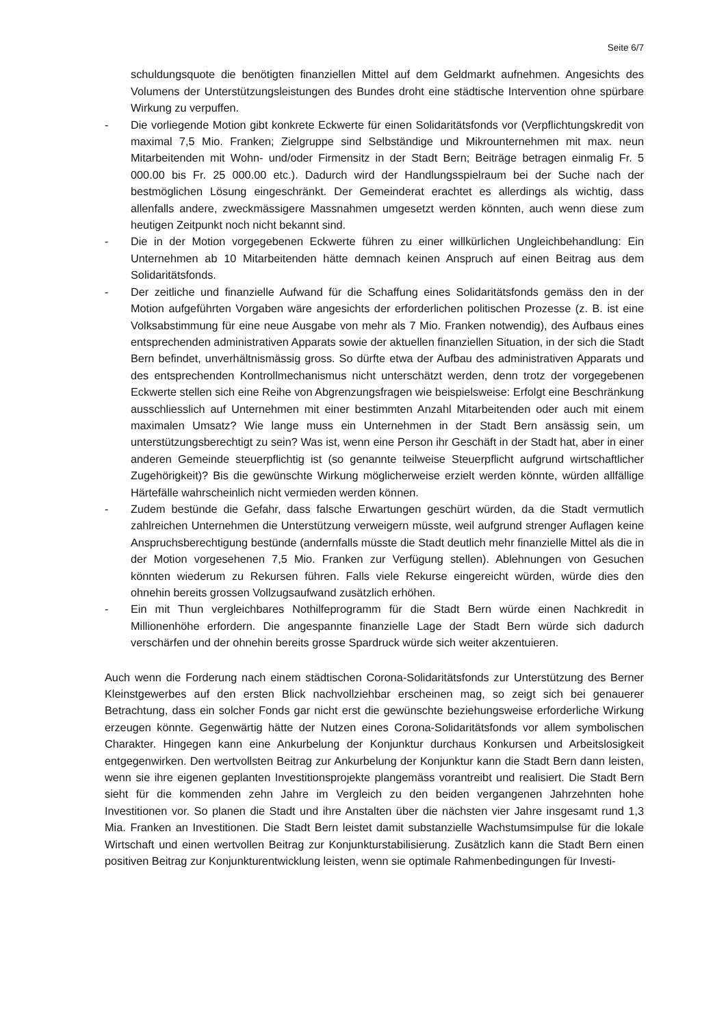Seite 6/7
schuldungsquote die benötigten finanziellen Mittel auf dem Geldmarkt aufnehmen. Angesichts des Volumens der Unterstützungsleistungen des Bundes droht eine städtische Intervention ohne spürbare Wirkung zu verpuffen.
- Die vorliegende Motion gibt konkrete Eckwerte für einen Solidaritätsfonds vor (Verpflichtungskredit von maximal 7,5 Mio. Franken; Zielgruppe sind Selbständige und Mikrounternehmen mit max. neun Mitarbeitenden mit Wohn- und/oder Firmensitz in der Stadt Bern; Beiträge betragen einmalig Fr. 5 000.00 bis Fr. 25 000.00 etc.). Dadurch wird der Handlungsspielraum bei der Suche nach der bestmöglichen Lösung eingeschränkt. Der Gemeinderat erachtet es allerdings als wichtig, dass allenfalls andere, zweckmässigere Massnahmen umgesetzt werden könnten, auch wenn diese zum heutigen Zeitpunkt noch nicht bekannt sind.
- Die in der Motion vorgegebenen Eckwerte führen zu einer willkürlichen Ungleichbehandlung: Ein Unternehmen ab 10 Mitarbeitenden hätte demnach keinen Anspruch auf einen Beitrag aus dem Solidaritätsfonds.
- Der zeitliche und finanzielle Aufwand für die Schaffung eines Solidaritätsfonds gemäss den in der Motion aufgeführten Vorgaben wäre angesichts der erforderlichen politischen Prozesse (z. B. ist eine Volksabstimmung für eine neue Ausgabe von mehr als 7 Mio. Franken notwendig), des Aufbaus eines entsprechenden administrativen Apparats sowie der aktuellen finanziellen Situation, in der sich die Stadt Bern befindet, unverhältnismässig gross. So dürfte etwa der Aufbau des administrativen Apparats und des entsprechenden Kontrollmechanismus nicht unterschätzt werden, denn trotz der vorgegebenen Eckwerte stellen sich eine Reihe von Abgrenzungsfragen wie beispielsweise: Erfolgt eine Beschränkung ausschliesslich auf Unternehmen mit einer bestimmten Anzahl Mitarbeitenden oder auch mit einem maximalen Umsatz? Wie lange muss ein Unternehmen in der Stadt Bern ansässig sein, um unterstützungsberechtigt zu sein? Was ist, wenn eine Person ihr Geschäft in der Stadt hat, aber in einer anderen Gemeinde steuerpflichtig ist (so genannte teilweise Steuerpflicht aufgrund wirtschaftlicher Zugehörigkeit)? Bis die gewünschte Wirkung möglicherweise erzielt werden könnte, würden allfällige Härtefälle wahrscheinlich nicht vermieden werden können.
- Zudem bestünde die Gefahr, dass falsche Erwartungen geschürt würden, da die Stadt vermutlich zahlreichen Unternehmen die Unterstützung verweigern müsste, weil aufgrund strenger Auflagen keine Anspruchsberechtigung bestünde (andernfalls müsste die Stadt deutlich mehr finanzielle Mittel als die in der Motion vorgesehenen 7,5 Mio. Franken zur Verfügung stellen). Ablehnungen von Gesuchen könnten wiederum zu Rekursen führen. Falls viele Rekurse eingereicht würden, würde dies den ohnehin bereits grossen Vollzugsaufwand zusätzlich erhöhen.
- Ein mit Thun vergleichbares Nothilfeprogramm für die Stadt Bern würde einen Nachkredit in Millionenhöhe erfordern. Die angespannte finanzielle Lage der Stadt Bern würde sich dadurch verschärfen und der ohnehin bereits grosse Spardruck würde sich weiter akzentuieren.
Auch wenn die Forderung nach einem städtischen Corona-Solidaritätsfonds zur Unterstützung des Berner Kleinstgewerbes auf den ersten Blick nachvollziehbar erscheinen mag, so zeigt sich bei genauerer Betrachtung, dass ein solcher Fonds gar nicht erst die gewünschte beziehungsweise erforderliche Wirkung erzeugen könnte. Gegenwärtig hätte der Nutzen eines Corona-Solidaritätsfonds vor allem symbolischen Charakter. Hingegen kann eine Ankurbelung der Konjunktur durchaus Konkursen und Arbeitslosigkeit entgegenwirken. Den wertvollsten Beitrag zur Ankurbelung der Konjunktur kann die Stadt Bern dann leisten, wenn sie ihre eigenen geplanten Investitionsprojekte plangemäss vorantreibt und realisiert. Die Stadt Bern sieht für die kommenden zehn Jahre im Vergleich zu den beiden vergangenen Jahrzehnten hohe Investitionen vor. So planen die Stadt und ihre Anstalten über die nächsten vier Jahre insgesamt rund 1,3 Mia. Franken an Investitionen. Die Stadt Bern leistet damit substanzielle Wachstumsimpulse für die lokale Wirtschaft und einen wertvollen Beitrag zur Konjunkturstabilisierung. Zusätzlich kann die Stadt Bern einen positiven Beitrag zur Konjunkturentwicklung leisten, wenn sie optimale Rahmenbedingungen für Investi-